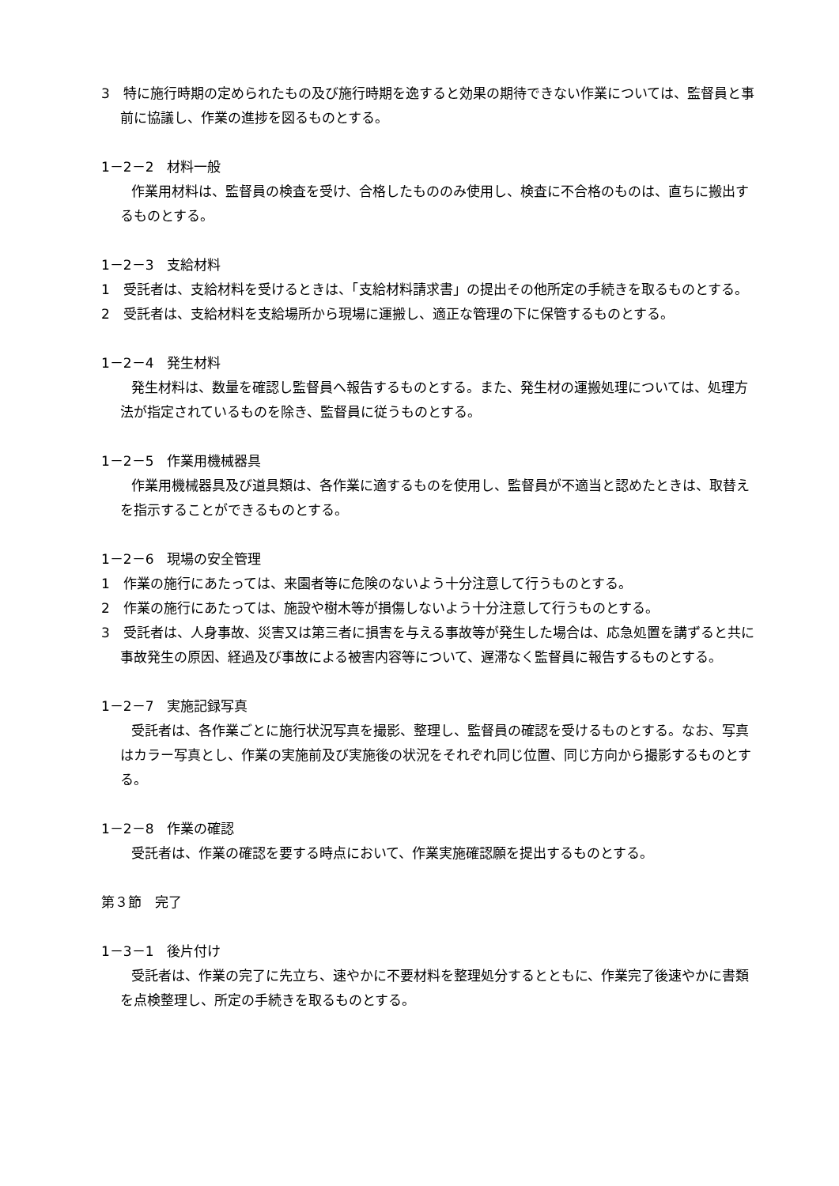3　特に施行時期の定められたもの及び施行時期を逸すると効果の期待できない作業については、監督員と事前に協議し、作業の進捗を図るものとする。
1－2－2　材料一般
作業用材料は、監督員の検査を受け、合格したもののみ使用し、検査に不合格のものは、直ちに搬出するものとする。
1－2－3　支給材料
1　受託者は、支給材料を受けるときは、「支給材料請求書」の提出その他所定の手続きを取るものとする。
2　受託者は、支給材料を支給場所から現場に運搬し、適正な管理の下に保管するものとする。
1－2－4　発生材料
発生材料は、数量を確認し監督員へ報告するものとする。また、発生材の運搬処理については、処理方法が指定されているものを除き、監督員に従うものとする。
1－2－5　作業用機械器具
作業用機械器具及び道具類は、各作業に適するものを使用し、監督員が不適当と認めたときは、取替えを指示することができるものとする。
1－2－6　現場の安全管理
1　作業の施行にあたっては、来園者等に危険のないよう十分注意して行うものとする。
2　作業の施行にあたっては、施設や樹木等が損傷しないよう十分注意して行うものとする。
3　受託者は、人身事故、災害又は第三者に損害を与える事故等が発生した場合は、応急処置を講ずると共に事故発生の原因、経過及び事故による被害内容等について、遅滞なく監督員に報告するものとする。
1－2－7　実施記録写真
受託者は、各作業ごとに施行状況写真を撮影、整理し、監督員の確認を受けるものとする。なお、写真はカラー写真とし、作業の実施前及び実施後の状況をそれぞれ同じ位置、同じ方向から撮影するものとする。
1－2－8　作業の確認
受託者は、作業の確認を要する時点において、作業実施確認願を提出するものとする。
第３節　完了
1－3－1　後片付け
受託者は、作業の完了に先立ち、速やかに不要材料を整理処分するとともに、作業完了後速やかに書類を点検整理し、所定の手続きを取るものとする。